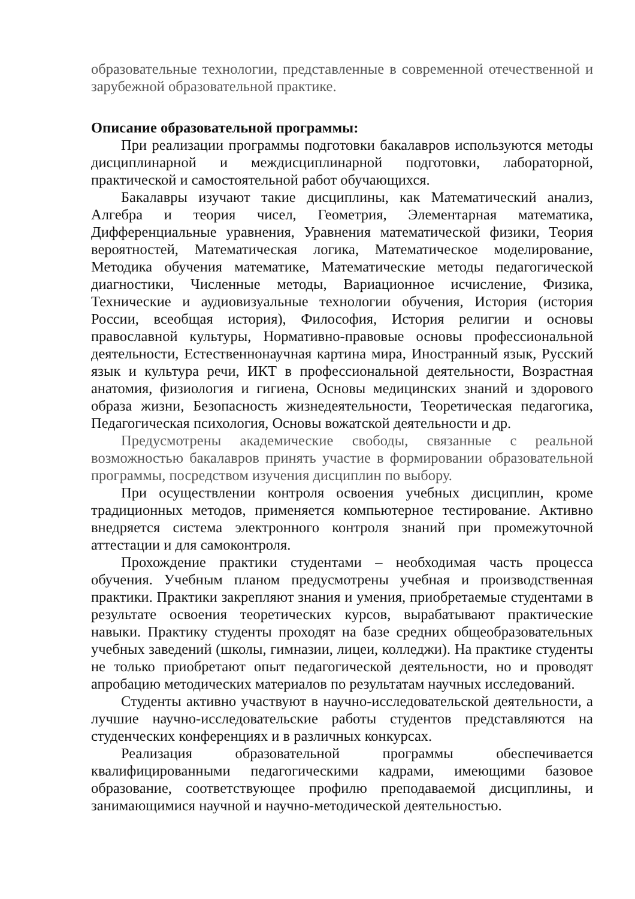образовательные технологии, представленные в современной отечественной и зарубежной образовательной практике.
Описание образовательной программы:
При реализации программы подготовки бакалавров используются методы дисциплинарной и междисциплинарной подготовки, лабораторной, практической и самостоятельной работ обучающихся.
Бакалавры изучают такие дисциплины, как Математический анализ, Алгебра и теория чисел, Геометрия, Элементарная математика, Дифференциальные уравнения, Уравнения математической физики, Теория вероятностей, Математическая логика, Математическое моделирование, Методика обучения математике, Математические методы педагогической диагностики, Численные методы, Вариационное исчисление, Физика, Технические и аудиовизуальные технологии обучения, История (история России, всеобщая история), Философия, История религии и основы православной культуры, Нормативно-правовые основы профессиональной деятельности, Естественнонаучная картина мира, Иностранный язык, Русский язык и культура речи, ИКТ в профессиональной деятельности, Возрастная анатомия, физиология и гигиена, Основы медицинских знаний и здорового образа жизни, Безопасность жизнедеятельности, Теоретическая педагогика, Педагогическая психология, Основы вожатской деятельности и др.
Предусмотрены академические свободы, связанные с реальной возможностью бакалавров принять участие в формировании образовательной программы, посредством изучения дисциплин по выбору.
При осуществлении контроля освоения учебных дисциплин, кроме традиционных методов, применяется компьютерное тестирование. Активно внедряется система электронного контроля знаний при промежуточной аттестации и для самоконтроля.
Прохождение практики студентами – необходимая часть процесса обучения. Учебным планом предусмотрены учебная и производственная практики. Практики закрепляют знания и умения, приобретаемые студентами в результате освоения теоретических курсов, вырабатывают практические навыки. Практику студенты проходят на базе средних общеобразовательных учебных заведений (школы, гимназии, лицеи, колледжи). На практике студенты не только приобретают опыт педагогической деятельности, но и проводят апробацию методических материалов по результатам научных исследований.
Студенты активно участвуют в научно-исследовательской деятельности, а лучшие научно-исследовательские работы студентов представляются на студенческих конференциях и в различных конкурсах.
Реализация образовательной программы обеспечивается квалифицированными педагогическими кадрами, имеющими базовое образование, соответствующее профилю преподаваемой дисциплины, и занимающимися научной и научно-методической деятельностью.